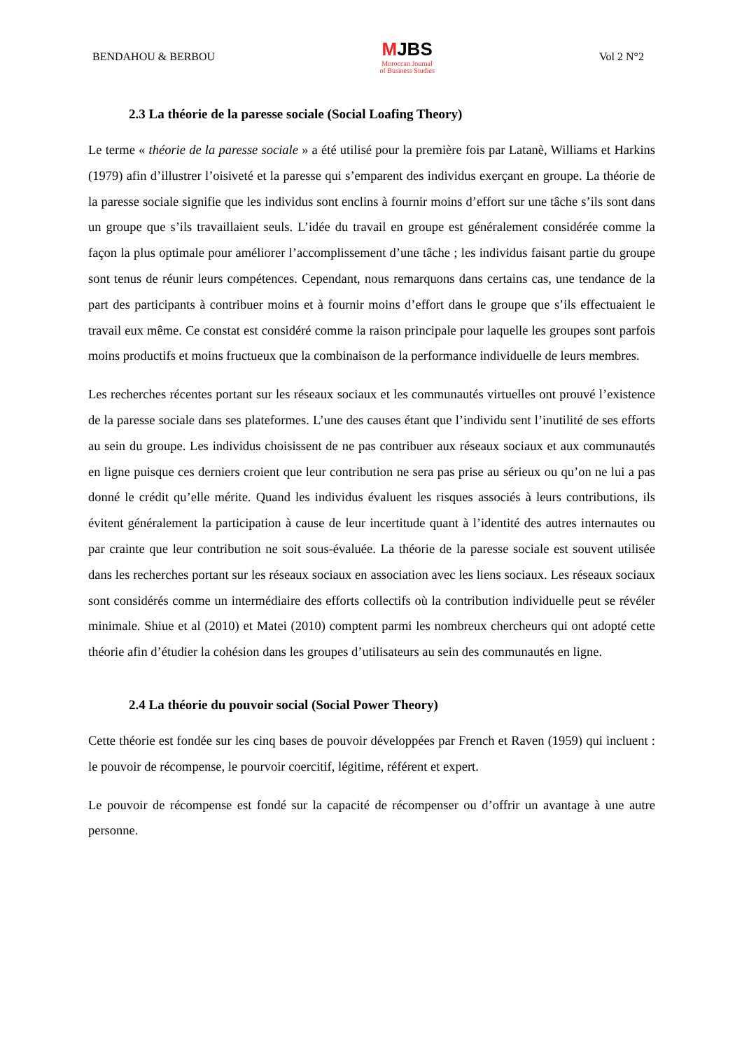BENDAHOU & BERBOU
MJBS
Moroccan Journal
of Business Studies
Vol 2 N°2
2.3 La théorie de la paresse sociale (Social Loafing Theory)
Le terme « théorie de la paresse sociale » a été utilisé pour la première fois par Latanè, Williams et Harkins (1979) afin d’illustrer l’oisiveté et la paresse qui s’emparent des individus exerçant en groupe. La théorie de la paresse sociale signifie que les individus sont enclins à fournir moins d’effort sur une tâche s’ils sont dans un groupe que s’ils travaillaient seuls. L’idée du travail en groupe est généralement considérée comme la façon la plus optimale pour améliorer l’accomplissement d’une tâche ; les individus faisant partie du groupe sont tenus de réunir leurs compétences. Cependant, nous remarquons dans certains cas, une tendance de la part des participants à contribuer moins et à fournir moins d’effort dans le groupe que s’ils effectuaient le travail eux même. Ce constat est considéré comme la raison principale pour laquelle les groupes sont parfois moins productifs et moins fructueux que la combinaison de la performance individuelle de leurs membres.
Les recherches récentes portant sur les réseaux sociaux et les communautés virtuelles ont prouvé l’existence de la paresse sociale dans ses plateformes. L’une des causes étant que l’individu sent l’inutilité de ses efforts au sein du groupe. Les individus choisissent de ne pas contribuer aux réseaux sociaux et aux communautés en ligne puisque ces derniers croient que leur contribution ne sera pas prise au sérieux ou qu’on ne lui a pas donné le crédit qu’elle mérite. Quand les individus évaluent les risques associés à leurs contributions, ils évitent généralement la participation à cause de leur incertitude quant à l’identité des autres internautes ou par crainte que leur contribution ne soit sous-évaluée. La théorie de la paresse sociale est souvent utilisée dans les recherches portant sur les réseaux sociaux en association avec les liens sociaux. Les réseaux sociaux sont considérés comme un intermédiaire des efforts collectifs où la contribution individuelle peut se révéler minimale. Shiue et al (2010) et Matei (2010) comptent parmi les nombreux chercheurs qui ont adopté cette théorie afin d’étudier la cohésion dans les groupes d’utilisateurs au sein des communautés en ligne.
2.4 La théorie du pouvoir social (Social Power Theory)
Cette théorie est fondée sur les cinq bases de pouvoir développées par French et Raven (1959) qui incluent : le pouvoir de récompense, le pourvoir coercitif, légitime, référent et expert.
Le pouvoir de récompense est fondé sur la capacité de récompenser ou d’offrir un avantage à une autre personne.